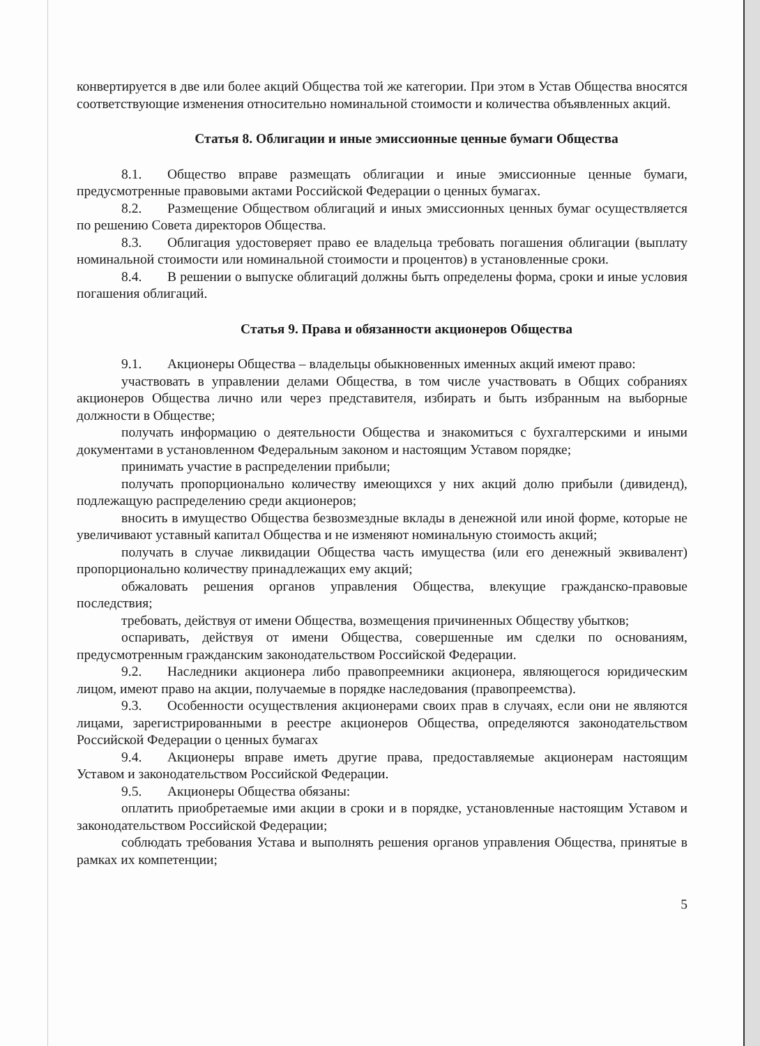конвертируется в две или более акций Общества той же категории. При этом в Устав Общества вносятся соответствующие изменения относительно номинальной стоимости и количества объявленных акций.
Статья 8. Облигации и иные эмиссионные ценные бумаги Общества
8.1. Общество вправе размещать облигации и иные эмиссионные ценные бумаги, предусмотренные правовыми актами Российской Федерации о ценных бумагах.
8.2. Размещение Обществом облигаций и иных эмиссионных ценных бумаг осуществляется по решению Совета директоров Общества.
8.3. Облигация удостоверяет право ее владельца требовать погашения облигации (выплату номинальной стоимости или номинальной стоимости и процентов) в установленные сроки.
8.4. В решении о выпуске облигаций должны быть определены форма, сроки и иные условия погашения облигаций.
Статья 9. Права и обязанности акционеров Общества
9.1. Акционеры Общества – владельцы обыкновенных именных акций имеют право:
участвовать в управлении делами Общества, в том числе участвовать в Общих собраниях акционеров Общества лично или через представителя, избирать и быть избранным на выборные должности в Обществе;
получать информацию о деятельности Общества и знакомиться с бухгалтерскими и иными документами в установленном Федеральным законом и настоящим Уставом порядке;
принимать участие в распределении прибыли;
получать пропорционально количеству имеющихся у них акций долю прибыли (дивиденд), подлежащую распределению среди акционеров;
вносить в имущество Общества безвозмездные вклады в денежной или иной форме, которые не увеличивают уставный капитал Общества и не изменяют номинальную стоимость акций;
получать в случае ликвидации Общества часть имущества (или его денежный эквивалент) пропорционально количеству принадлежащих ему акций;
обжаловать решения органов управления Общества, влекущие гражданско-правовые последствия;
требовать, действуя от имени Общества, возмещения причиненных Обществу убытков;
оспаривать, действуя от имени Общества, совершенные им сделки по основаниям, предусмотренным гражданским законодательством Российской Федерации.
9.2. Наследники акционера либо правопреемники акционера, являющегося юридическим лицом, имеют право на акции, получаемые в порядке наследования (правопреемства).
9.3. Особенности осуществления акционерами своих прав в случаях, если они не являются лицами, зарегистрированными в реестре акционеров Общества, определяются законодательством Российской Федерации о ценных бумагах
9.4. Акционеры вправе иметь другие права, предоставляемые акционерам настоящим Уставом и законодательством Российской Федерации.
9.5. Акционеры Общества обязаны:
оплатить приобретаемые ими акции в сроки и в порядке, установленные настоящим Уставом и законодательством Российской Федерации;
соблюдать требования Устава и выполнять решения органов управления Общества, принятые в рамках их компетенции;
5